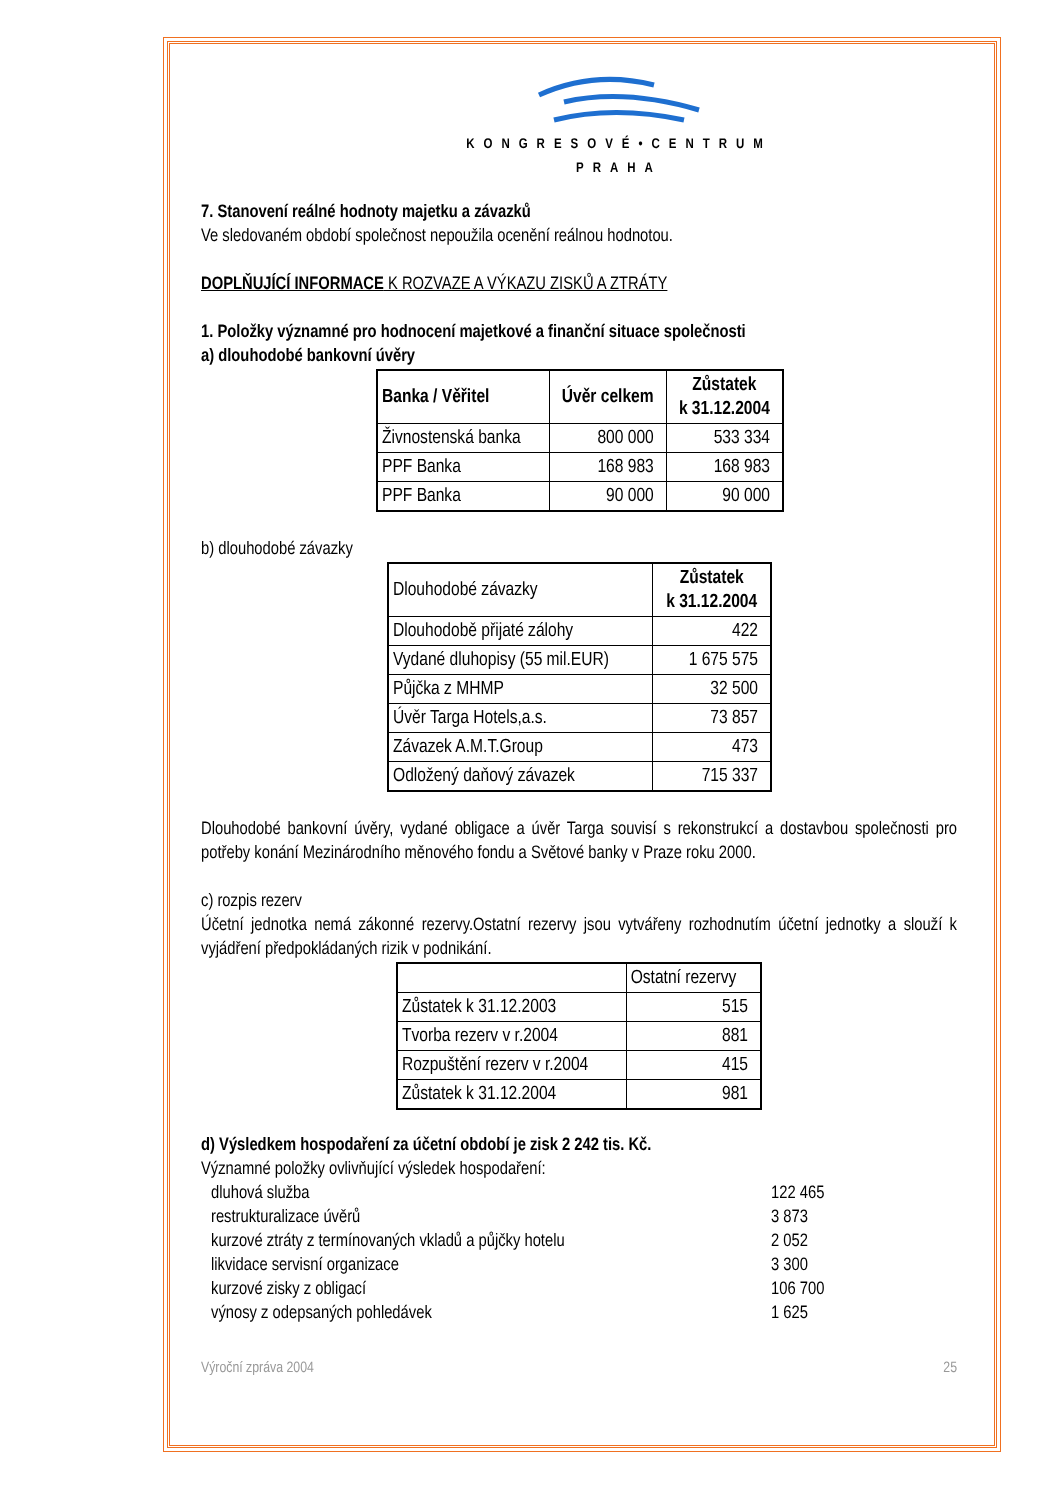KONGRESOVÉ•CENTRUM
PRAHA
7. Stanovení reálné hodnoty majetku a závazků
Ve sledovaném období společnost nepoužila ocenění reálnou hodnotou.
DOPLŇUJÍCÍ INFORMACE K ROZVAZE A VÝKAZU ZISKŮ A ZTRÁTY
1. Položky významné pro hodnocení majetkové a finanční situace společnosti
a) dlouhodobé bankovní úvěry
| Banka / Věřitel | Úvěr celkem | Zůstatek k 31.12.2004 |
| --- | --- | --- |
| Živnostenská banka | 800 000 | 533 334 |
| PPF Banka | 168 983 | 168 983 |
| PPF Banka | 90 000 | 90 000 |
b) dlouhodobé závazky
| Dlouhodobé závazky | Zůstatek k 31.12.2004 |
| Dlouhodobě přijaté zálohy | 422 |
| Vydané dluhopisy (55 mil.EUR) | 1 675 575 |
| Půjčka z MHMP | 32 500 |
| Úvěr Targa Hotels,a.s. | 73 857 |
| Závazek A.M.T.Group | 473 |
| Odložený daňový závazek | 715 337 |
Dlouhodobé bankovní úvěry, vydané obligace a úvěr Targa souvisí s rekonstrukcí a dostavbou společnosti pro potřeby konání Mezinárodního měnového fondu a Světové banky v Praze roku 2000.
c) rozpis rezerv
Účetní jednotka nemá zákonné rezervy.Ostatní rezervy jsou vytvářeny rozhodnutím účetní jednotky a slouží k vyjádření předpokládaných rizik v podnikání.
| | Ostatní rezervy |
| Zůstatek k 31.12.2003 | 515 |
| Tvorba rezerv v r.2004 | 881 |
| Rozpuštění rezerv v r.2004 | 415 |
| Zůstatek k 31.12.2004 | 981 |
d) Výsledkem hospodaření za účetní období je zisk 2 242 tis. Kč.
Významné položky ovlivňující výsledek hospodaření:
dluhová služba 122 465
restrukturalizace úvěrů 3 873
kurzové ztráty z termínovaných vkladů a půjčky hotelu 2 052
likvidace servisní organizace 3 300
kurzové zisky z obligací 106 700
výnosy z odepsaných pohledávek 1 625
Výroční zpráva 2004 25